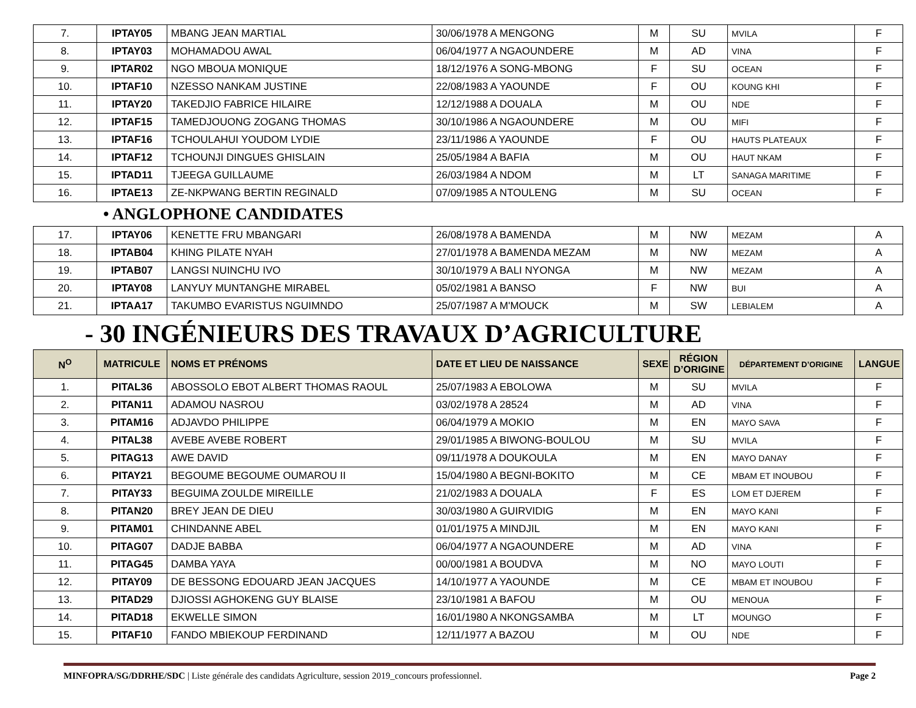| 7. | IPTAY05 | MBANG JEAN MARTIAL | 30/06/1978 A MENGONG | M | SU | MVILA | F |
| 8. | IPTAY03 | MOHAMADOU AWAL | 06/04/1977 A NGAOUNDERE | M | AD | VINA | F |
| 9. | IPTAR02 | NGO MBOUA MONIQUE | 18/12/1976 A SONG-MBONG | F | SU | OCEAN | F |
| 10. | IPTAF10 | NZESSO NANKAM JUSTINE | 22/08/1983 A YAOUNDE | F | OU | KOUNG KHI | F |
| 11. | IPTAY20 | TAKEDJIO FABRICE HILAIRE | 12/12/1988 A DOUALA | M | OU | NDE | F |
| 12. | IPTAF15 | TAMEDJOUONG ZOGANG THOMAS | 30/10/1986 A NGAOUNDERE | M | OU | MIFI | F |
| 13. | IPTAF16 | TCHOULAHUI YOUDOM LYDIE | 23/11/1986 A YAOUNDE | F | OU | HAUTS PLATEAUX | F |
| 14. | IPTAF12 | TCHOUNJI DINGUES GHISLAIN | 25/05/1984 A BAFIA | M | OU | HAUT NKAM | F |
| 15. | IPTAD11 | TJEEGA GUILLAUME | 26/03/1984 A NDOM | M | LT | SANAGA MARITIME | F |
| 16. | IPTAE13 | ZE-NKPWANG BERTIN REGINALD | 07/09/1985 A NTOULENG | M | SU | OCEAN | F |
• ANGLOPHONE CANDIDATES
| 17. | IPTAY06 | KENETTE FRU MBANGARI | 26/08/1978 A BAMENDA | M | NW | MEZAM | A |
| 18. | IPTAB04 | KHING PILATE NYAH | 27/01/1978 A BAMENDA MEZAM | M | NW | MEZAM | A |
| 19. | IPTAB07 | LANGSI NUINCHU IVO | 30/10/1979 A BALI NYONGA | M | NW | MEZAM | A |
| 20. | IPTAY08 | LANYUY MUNTANGHE MIRABEL | 05/02/1981 A BANSO | F | NW | BUI | A |
| 21. | IPTAA17 | TAKUMBO EVARISTUS NGUIMNDO | 25/07/1987 A M'MOUCK | M | SW | LEBIALEM | A |
- 30 INGÉNIEURS DES TRAVAUX D’AGRICULTURE
| N<sup>O</sup> | MATRICULE | NOMS ET PRÉNOMS | DATE ET LIEU DE NAISSANCE | SEXE | RÉGION D’ORIGINE | DÉPARTEMENT D’ORIGINE | LANGUE |
| --- | --- | --- | --- | --- | --- | --- | --- |
| 1. | PITAL36 | ABOSSOLO EBOT ALBERT THOMAS RAOUL | 25/07/1983 A EBOLOWA | M | SU | MVILA | F |
| 2. | PITAN11 | ADAMOU NASROU | 03/02/1978 A 28524 | M | AD | VINA | F |
| 3. | PITAM16 | ADJAVDO PHILIPPE | 06/04/1979 A MOKIO | M | EN | MAYO SAVA | F |
| 4. | PITAL38 | AVEBE AVEBE ROBERT | 29/01/1985 A BIWONG-BOULOU | M | SU | MVILA | F |
| 5. | PITAG13 | AWE DAVID | 09/11/1978 A DOUKOULA | M | EN | MAYO DANAY | F |
| 6. | PITAY21 | BEGOUME BEGOUME OUMAROU II | 15/04/1980 A BEGNI-BOKITO | M | CE | MBAM ET INOUBOU | F |
| 7. | PITAY33 | BEGUIMA ZOULDE MIREILLE | 21/02/1983 A DOUALA | F | ES | LOM ET DJEREM | F |
| 8. | PITAN20 | BREY JEAN DE DIEU | 30/03/1980 A GUIRVIDIG | M | EN | MAYO KANI | F |
| 9. | PITAM01 | CHINDANNE ABEL | 01/01/1975 A MINDJIL | M | EN | MAYO KANI | F |
| 10. | PITAG07 | DADJE BABBA | 06/04/1977 A NGAOUNDERE | M | AD | VINA | F |
| 11. | PITAG45 | DAMBA YAYA | 00/00/1981 A BOUDVA | M | NO | MAYO LOUTI | F |
| 12. | PITAY09 | DE BESSONG EDOUARD JEAN JACQUES | 14/10/1977 A YAOUNDE | M | CE | MBAM ET INOUBOU | F |
| 13. | PITAD29 | DJIOSSI AGHOKENG GUY BLAISE | 23/10/1981 A BAFOU | M | OU | MENOUA | F |
| 14. | PITAD18 | EKWELLE SIMON | 16/01/1980 A NKONGSAMBA | M | LT | MOUNGO | F |
| 15. | PITAF10 | FANDO MBIEKOUP FERDINAND | 12/11/1977 A BAZOU | M | OU | NDE | F |
MINFOPRA/SG/DDRHE/SDC | Liste générale des candidats Agriculture, session 2019_concours professionnel. Page 2